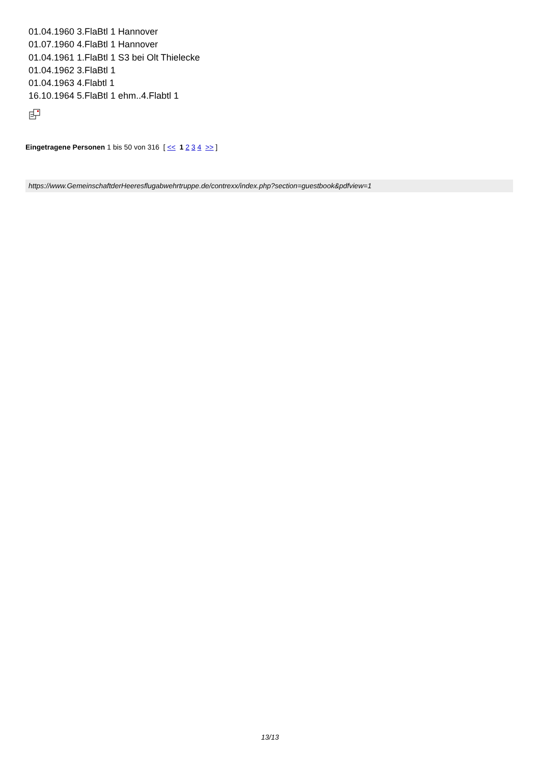01.04.1960 3.FlaBtl 1 Hannover
01.07.1960 4.FlaBtl 1 Hannover
01.04.1961 1.FlaBtl 1 S3 bei Olt Thielecke
01.04.1962 3.FlaBtl 1
01.04.1963 4.Flabtl 1
16.10.1964 5.FlaBtl 1 ehm..4.Flabtl 1
Eingetragene Personen 1 bis 50 von 316 [ << 1 2 3 4 >> ]
https://www.GemeinschaftderHeeresflugabwehrtruppe.de/contrexx/index.php?section=guestbook&pdfview=1
13/13